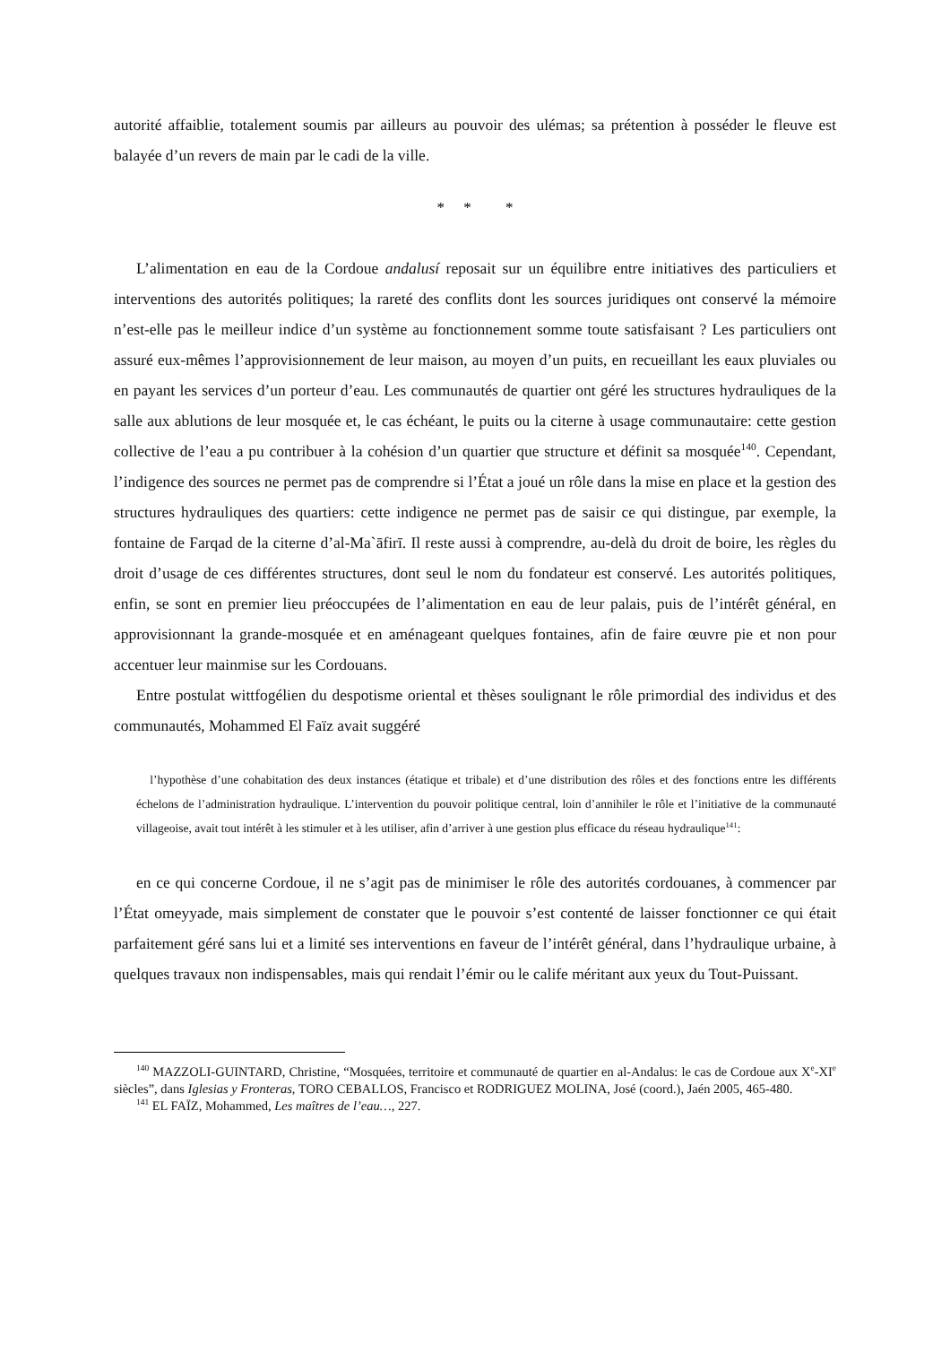autorité affaiblie, totalement soumis par ailleurs au pouvoir des ulémas; sa prétention à posséder le fleuve est balayée d’un revers de main par le cadi de la ville.
* * *
L’alimentation en eau de la Cordoue andalusí reposait sur un équilibre entre initiatives des particuliers et interventions des autorités politiques; la rareté des conflits dont les sources juridiques ont conservé la mémoire n’est-elle pas le meilleur indice d’un système au fonctionnement somme toute satisfaisant ? Les particuliers ont assuré eux-mêmes l’approvisionnement de leur maison, au moyen d’un puits, en recueillant les eaux pluviales ou en payant les services d’un porteur d’eau. Les communautés de quartier ont géré les structures hydrauliques de la salle aux ablutions de leur mosquée et, le cas échéant, le puits ou la citerne à usage communautaire: cette gestion collective de l’eau a pu contribuer à la cohésion d’un quartier que structure et définit sa mosquée<sup>140</sup>. Cependant, l’indigence des sources ne permet pas de comprendre si l’État a joué un rôle dans la mise en place et la gestion des structures hydrauliques des quartiers: cette indigence ne permet pas de saisir ce qui distingue, par exemple, la fontaine de Farqad de la citerne d’al-Ma`āfirī. Il reste aussi à comprendre, au-delà du droit de boire, les règles du droit d’usage de ces différentes structures, dont seul le nom du fondateur est conservé. Les autorités politiques, enfin, se sont en premier lieu préoccupées de l’alimentation en eau de leur palais, puis de l’intérêt général, en approvisionnant la grande-mosquée et en aménageant quelques fontaines, afin de faire œuvre pie et non pour accentuer leur mainmise sur les Cordouans.
Entre postulat wittfogélien du despotisme oriental et thèses soulignant le rôle primordial des individus et des communautés, Mohammed El Faïz avait suggéré
l’hypothèse d’une cohabitation des deux instances (étatique et tribale) et d’une distribution des rôles et des fonctions entre les différents échelons de l’administration hydraulique. L’intervention du pouvoir politique central, loin d’annihiler le rôle et l’initiative de la communauté villageoise, avait tout intérêt à les stimuler et à les utiliser, afin d’arriver à une gestion plus efficace du réseau hydraulique<sup>141</sup>:
en ce qui concerne Cordoue, il ne s’agit pas de minimiser le rôle des autorités cordouanes, à commencer par l’État omeyyade, mais simplement de constater que le pouvoir s’est contenté de laisser fonctionner ce qui était parfaitement géré sans lui et a limité ses interventions en faveur de l’intérêt général, dans l’hydraulique urbaine, à quelques travaux non indispensables, mais qui rendait l’émir ou le calife méritant aux yeux du Tout-Puissant.
<sup>140</sup> MAZZOLI-GUINTARD, Christine, “Mosquées, territoire et communauté de quartier en al-Andalus: le cas de Cordoue aux X<sup>e</sup>-XI<sup>e</sup> siècles”, dans Iglesias y Fronteras, TORO CEBALLOS, Francisco et RODRIGUEZ MOLINA, José (coord.), Jaén 2005, 465-480.
<sup>141</sup> EL FAÏZ, Mohammed, Les maîtres de l’eau…, 227.